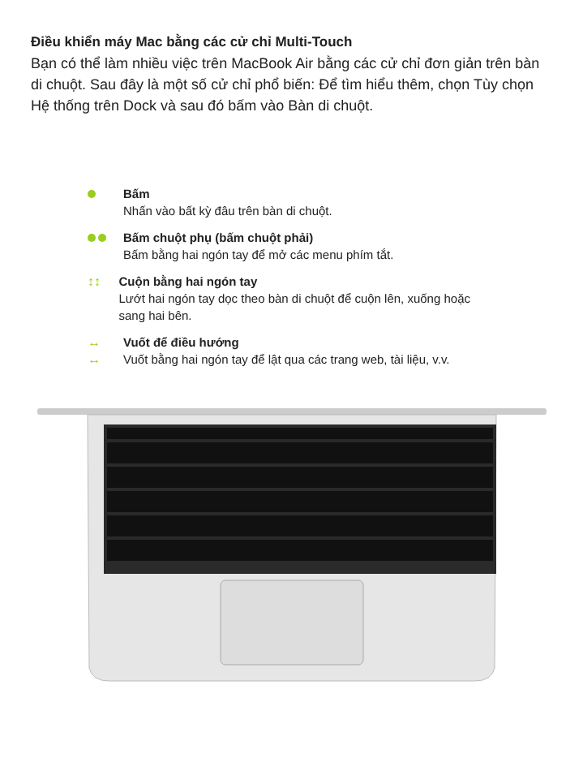Điều khiển máy Mac bằng các cử chỉ Multi-Touch
Bạn có thể làm nhiều việc trên MacBook Air bằng các cử chỉ đơn giản trên bàn di chuột. Sau đây là một số cử chỉ phổ biến: Để tìm hiểu thêm, chọn Tùy chọn Hệ thống trên Dock và sau đó bấm vào Bàn di chuột.
Bấm
Nhấn vào bất kỳ đâu trên bàn di chuột.
Bấm chuột phụ (bấm chuột phải)
Bấm bằng hai ngón tay để mở các menu phím tắt.
↕↕ Cuộn bằng hai ngón tay
Lướt hai ngón tay dọc theo bàn di chuột để cuộn lên, xuống hoặc sang hai bên.
↔
↔
Vuốt để điều hướng
Vuốt bằng hai ngón tay để lật qua các trang web, tài liệu, v.v.